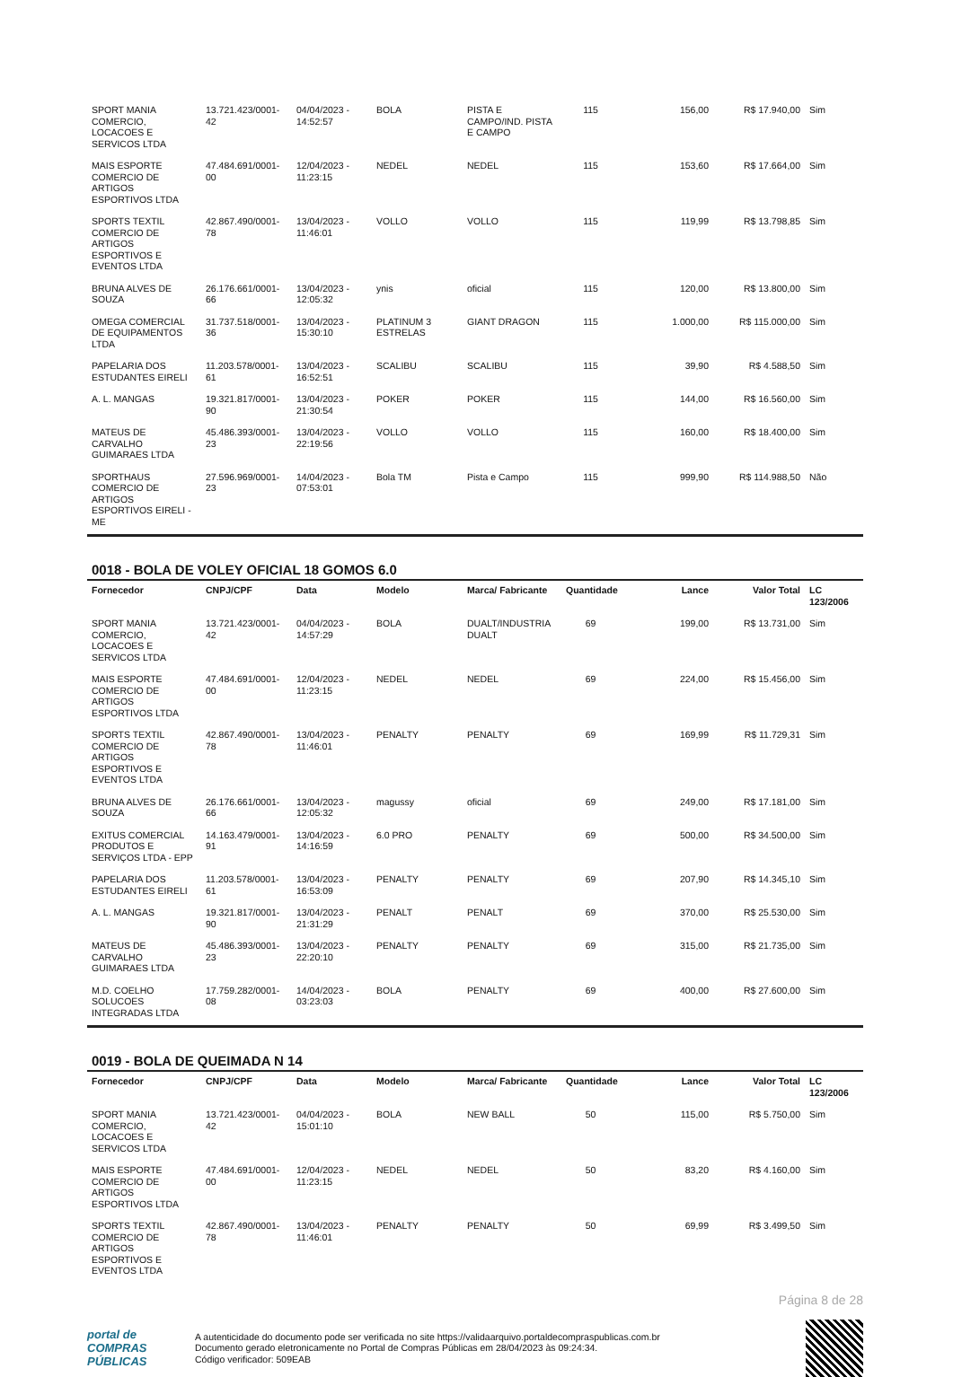| SPORT MANIA COMERCIO, LOCACOES E SERVICOS LTDA | 13.721.423/0001-42 | 04/04/2023 - 14:52:57 | BOLA | PISTA E CAMPO/IND. PISTA E CAMPO | 115 | 156,00 | R$ 17.940,00 | Sim |
| MAIS ESPORTE COMERCIO DE ARTIGOS ESPORTIVOS LTDA | 47.484.691/0001-00 | 12/04/2023 - 11:23:15 | NEDEL | NEDEL | 115 | 153,60 | R$ 17.664,00 | Sim |
| SPORTS TEXTIL COMERCIO DE ARTIGOS ESPORTIVOS E EVENTOS LTDA | 42.867.490/0001-78 | 13/04/2023 - 11:46:01 | VOLLO | VOLLO | 115 | 119,99 | R$ 13.798,85 | Sim |
| BRUNA ALVES DE SOUZA | 26.176.661/0001-66 | 13/04/2023 - 12:05:32 | ynis | oficial | 115 | 120,00 | R$ 13.800,00 | Sim |
| OMEGA COMERCIAL DE EQUIPAMENTOS LTDA | 31.737.518/0001-36 | 13/04/2023 - 15:30:10 | PLATINUM 3 ESTRELAS | GIANT DRAGON | 115 | 1.000,00 | R$ 115.000,00 | Sim |
| PAPELARIA DOS ESTUDANTES EIRELI | 11.203.578/0001-61 | 13/04/2023 - 16:52:51 | SCALIBU | SCALIBU | 115 | 39,90 | R$ 4.588,50 | Sim |
| A. L. MANGAS | 19.321.817/0001-90 | 13/04/2023 - 21:30:54 | POKER | POKER | 115 | 144,00 | R$ 16.560,00 | Sim |
| MATEUS DE CARVALHO GUIMARAES LTDA | 45.486.393/0001-23 | 13/04/2023 - 22:19:56 | VOLLO | VOLLO | 115 | 160,00 | R$ 18.400,00 | Sim |
| SPORTHAUS COMERCIO DE ARTIGOS ESPORTIVOS EIRELI - ME | 27.596.969/0001-23 | 14/04/2023 - 07:53:01 | Bola TM | Pista e Campo | 115 | 999,90 | R$ 114.988,50 | Não |
0018 - BOLA DE VOLEY OFICIAL 18 GOMOS 6.0
| Fornecedor | CNPJ/CPF | Data | Modelo | Marca/ Fabricante | Quantidade | Lance | Valor Total | LC 123/2006 |
| --- | --- | --- | --- | --- | --- | --- | --- | --- |
| SPORT MANIA COMERCIO, LOCACOES E SERVICOS LTDA | 13.721.423/0001-42 | 04/04/2023 - 14:57:29 | BOLA | DUALT/INDUSTRIA DUALT | 69 | 199,00 | R$ 13.731,00 | Sim |
| MAIS ESPORTE COMERCIO DE ARTIGOS ESPORTIVOS LTDA | 47.484.691/0001-00 | 12/04/2023 - 11:23:15 | NEDEL | NEDEL | 69 | 224,00 | R$ 15.456,00 | Sim |
| SPORTS TEXTIL COMERCIO DE ARTIGOS ESPORTIVOS E EVENTOS LTDA | 42.867.490/0001-78 | 13/04/2023 - 11:46:01 | PENALTY | PENALTY | 69 | 169,99 | R$ 11.729,31 | Sim |
| BRUNA ALVES DE SOUZA | 26.176.661/0001-66 | 13/04/2023 - 12:05:32 | magussy | oficial | 69 | 249,00 | R$ 17.181,00 | Sim |
| EXITUS COMERCIAL PRODUTOS E SERVIÇOS LTDA - EPP | 14.163.479/0001-91 | 13/04/2023 - 14:16:59 | 6.0 PRO | PENALTY | 69 | 500,00 | R$ 34.500,00 | Sim |
| PAPELARIA DOS ESTUDANTES EIRELI | 11.203.578/0001-61 | 13/04/2023 - 16:53:09 | PENALTY | PENALTY | 69 | 207,90 | R$ 14.345,10 | Sim |
| A. L. MANGAS | 19.321.817/0001-90 | 13/04/2023 - 21:31:29 | PENALT | PENALT | 69 | 370,00 | R$ 25.530,00 | Sim |
| MATEUS DE CARVALHO GUIMARAES LTDA | 45.486.393/0001-23 | 13/04/2023 - 22:20:10 | PENALTY | PENALTY | 69 | 315,00 | R$ 21.735,00 | Sim |
| M.D. COELHO SOLUCOES INTEGRADAS LTDA | 17.759.282/0001-08 | 14/04/2023 - 03:23:03 | BOLA | PENALTY | 69 | 400,00 | R$ 27.600,00 | Sim |
0019 - BOLA DE QUEIMADA N 14
| Fornecedor | CNPJ/CPF | Data | Modelo | Marca/ Fabricante | Quantidade | Lance | Valor Total | LC 123/2006 |
| --- | --- | --- | --- | --- | --- | --- | --- | --- |
| SPORT MANIA COMERCIO, LOCACOES E SERVICOS LTDA | 13.721.423/0001-42 | 04/04/2023 - 15:01:10 | BOLA | NEW BALL | 50 | 115,00 | R$ 5.750,00 | Sim |
| MAIS ESPORTE COMERCIO DE ARTIGOS ESPORTIVOS LTDA | 47.484.691/0001-00 | 12/04/2023 - 11:23:15 | NEDEL | NEDEL | 50 | 83,20 | R$ 4.160,00 | Sim |
| SPORTS TEXTIL COMERCIO DE ARTIGOS ESPORTIVOS E EVENTOS LTDA | 42.867.490/0001-78 | 13/04/2023 - 11:46:01 | PENALTY | PENALTY | 50 | 69,99 | R$ 3.499,50 | Sim |
Página 8 de 28
portal de
COMPRAS
PÚBLICAS
A autenticidade do documento pode ser verificada no site https://validaarquivo.portaldecompraspublicas.com.br
Documento gerado eletronicamente no Portal de Compras Públicas em 28/04/2023 às 09:24:34.
Código verificador: 509EAB